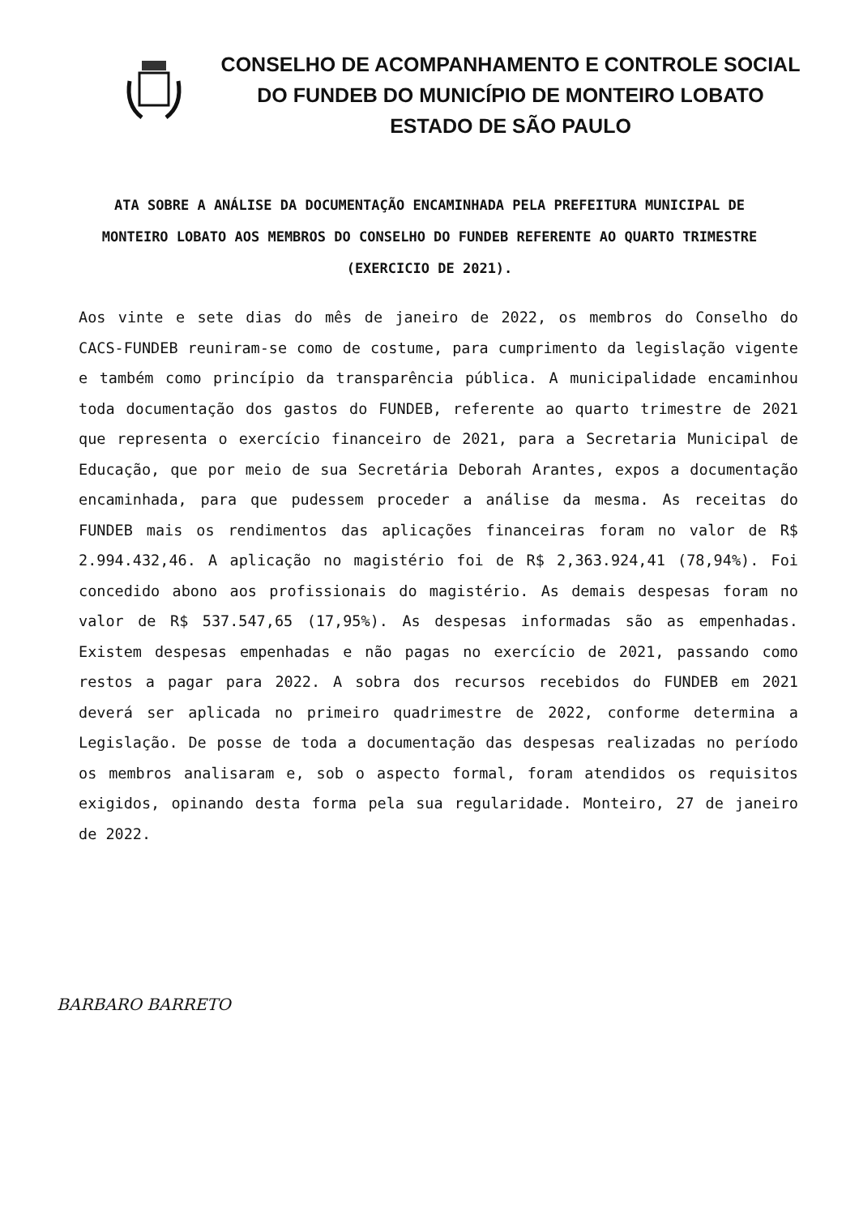CONSELHO DE ACOMPANHAMENTO E CONTROLE SOCIAL
DO FUNDEB DO MUNICÍPIO DE MONTEIRO LOBATO
ESTADO DE SÃO PAULO
ATA SOBRE A ANÁLISE DA DOCUMENTAÇÃO ENCAMINHADA PELA PREFEITURA MUNICIPAL DE MONTEIRO LOBATO AOS MEMBROS DO CONSELHO DO FUNDEB REFERENTE AO QUARTO TRIMESTRE (EXERCICIO DE 2021).
Aos vinte e sete dias do mês de janeiro de 2022, os membros do Conselho do CACS-FUNDEB reuniram-se como de costume, para cumprimento da legislação vigente e também como princípio da transparência pública. A municipalidade encaminhou toda documentação dos gastos do FUNDEB, referente ao quarto trimestre de 2021 que representa o exercício financeiro de 2021, para a Secretaria Municipal de Educação, que por meio de sua Secretária Deborah Arantes, expos a documentação encaminhada, para que pudessem proceder a análise da mesma. As receitas do FUNDEB mais os rendimentos das aplicações financeiras foram no valor de R$ 2.994.432,46. A aplicação no magistério foi de R$ 2,363.924,41 (78,94%). Foi concedido abono aos profissionais do magistério. As demais despesas foram no valor de R$ 537.547,65 (17,95%). As despesas informadas são as empenhadas. Existem despesas empenhadas e não pagas no exercício de 2021, passando como restos a pagar para 2022. A sobra dos recursos recebidos do FUNDEB em 2021 deverá ser aplicada no primeiro quadrimestre de 2022, conforme determina a Legislação. De posse de toda a documentação das despesas realizadas no período os membros analisaram e, sob o aspecto formal, foram atendidos os requisitos exigidos, opinando desta forma pela sua regularidade. Monteiro, 27 de janeiro de 2022.
BARBARO BARRETO